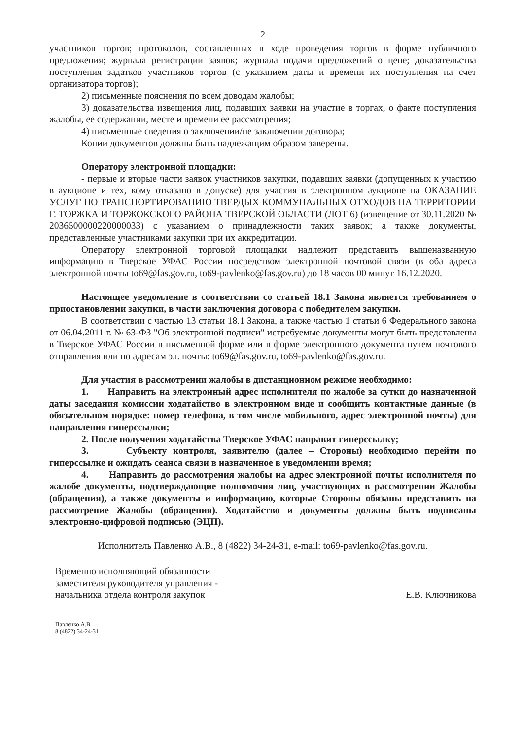2
участников торгов; протоколов, составленных в ходе проведения торгов в форме публичного предложения; журнала регистрации заявок; журнала подачи предложений о цене; доказательства поступления задатков участников торгов (с указанием даты и времени их поступления на счет организатора торгов);
2) письменные пояснения по всем доводам жалобы;
3) доказательства извещения лиц, подавших заявки на участие в торгах, о факте поступления жалобы, ее содержании, месте и времени ее рассмотрения;
4) письменные сведения о заключении/не заключении договора;
Копии документов должны быть надлежащим образом заверены.
Оператору электронной площадки:
- первые и вторые части заявок участников закупки, подавших заявки (допущенных к участию в аукционе и тех, кому отказано в допуске) для участия в электронном аукционе на ОКАЗАНИЕ УСЛУГ ПО ТРАНСПОРТИРОВАНИЮ ТВЕРДЫХ КОММУНАЛЬНЫХ ОТХОДОВ НА ТЕРРИТОРИИ Г. ТОРЖКА И ТОРЖОКСКОГО РАЙОНА ТВЕРСКОЙ ОБЛАСТИ (ЛОТ 6) (извещение от 30.11.2020 № 2036500000220000033) с указанием о принадлежности таких заявок; а также документы, представленные участниками закупки при их аккредитации.
Оператору электронной торговой площадки надлежит представить вышеназванную информацию в Тверское УФАС России посредством электронной почтовой связи (в оба адреса электронной почты to69@fas.gov.ru, to69-pavlenko@fas.gov.ru) до 18 часов 00 минут 16.12.2020.
Настоящее уведомление в соответствии со статьей 18.1 Закона является требованием о приостановлении закупки, в части заключения договора с победителем закупки.
В соответствии с частью 13 статьи 18.1 Закона, а также частью 1 статьи 6 Федерального закона от 06.04.2011 г. № 63-ФЗ "Об электронной подписи" истребуемые документы могут быть представлены в Тверское УФАС России в письменной форме или в форме электронного документа путем почтового отправления или по адресам эл. почты: to69@fas.gov.ru, to69-pavlenko@fas.gov.ru.
Для участия в рассмотрении жалобы в дистанционном режиме необходимо:
1. Направить на электронный адрес исполнителя по жалобе за сутки до назначенной даты заседания комиссии ходатайство в электронном виде и сообщить контактные данные (в обязательном порядке: номер телефона, в том числе мобильного, адрес электронной почты) для направления гиперссылки;
2. После получения ходатайства Тверское УФАС направит гиперссылку;
3. Субъекту контроля, заявителю (далее – Стороны) необходимо перейти по гиперссылке и ожидать сеанса связи в назначенное в уведомлении время;
4. Направить до рассмотрения жалобы на адрес электронной почты исполнителя по жалобе документы, подтверждающие полномочия лиц, участвующих в рассмотрении Жалобы (обращения), а также документы и информацию, которые Стороны обязаны представить на рассмотрение Жалобы (обращения). Ходатайство и документы должны быть подписаны электронно-цифровой подписью (ЭЦП).
Исполнитель Павленко А.В., 8 (4822) 34-24-31, e-mail: to69-pavlenko@fas.gov.ru.
Временно исполняющий обязанности
заместителя руководителя управления -
начальника отдела контроля закупок
Е.В. Ключникова
Павленко А.В.
8 (4822) 34-24-31